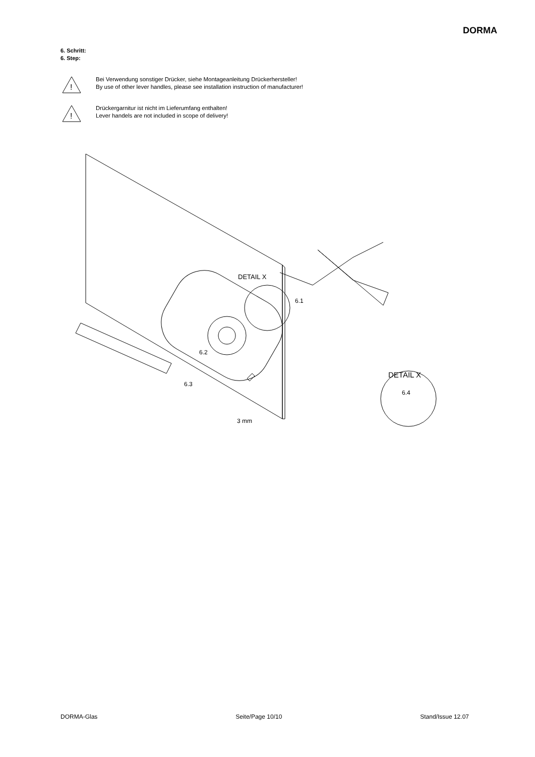DORMA
6. Schritt:
6. Step:
!
Bei Verwendung sonstiger Drücker, siehe Montageanleitung Drückerhersteller!
By use of other lever handles, please see installation instruction of manufacturer!
!
Drückergarnitur ist nicht im Lieferumfang enthalten!
Lever handels are not included in scope of delivery!
DETAIL X
6.1
6.2
6.3
3 mm
DETAIL X
6.4
DORMA-Glas Seite/Page 10/10 Stand/Issue 12.07